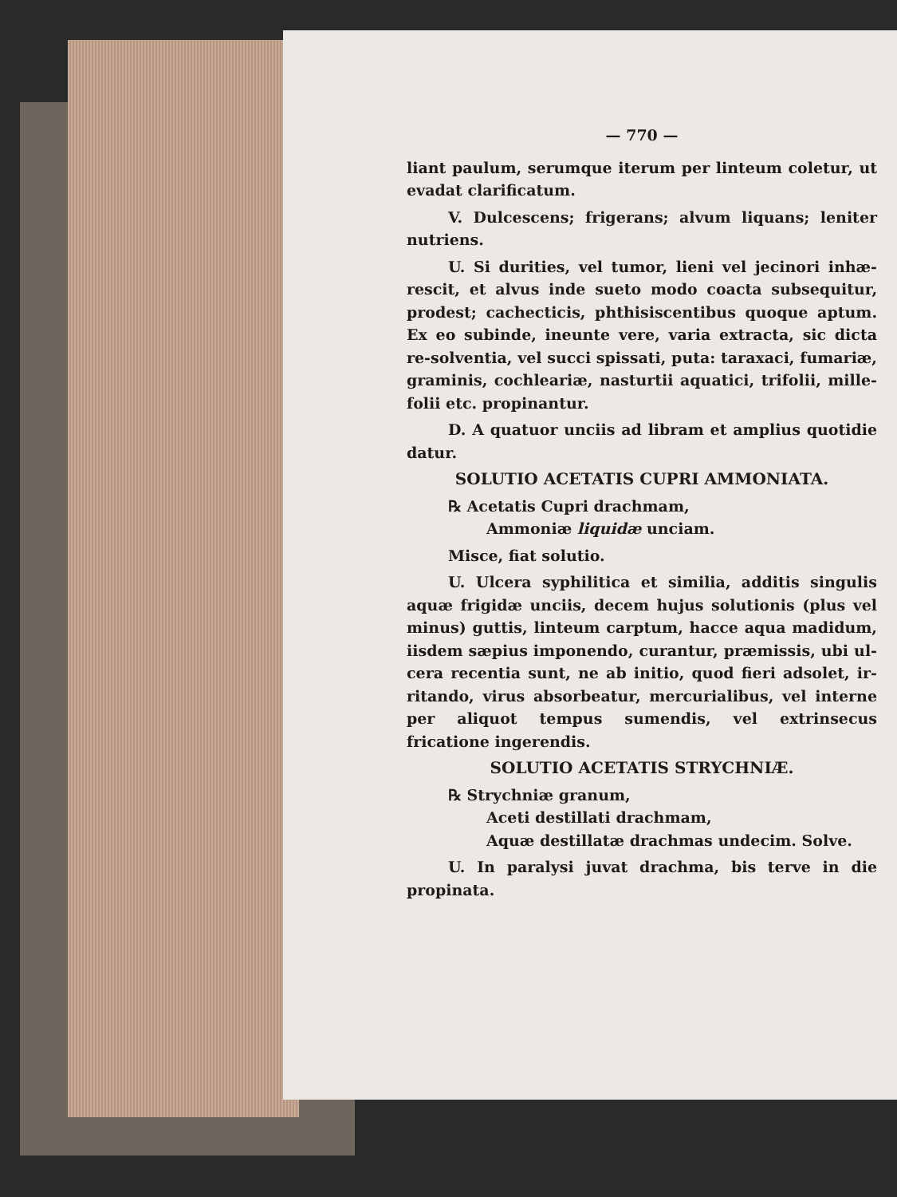— 770 —
liant paulum, serumque iterum per linteum coletur, ut evadat clarificatum.
V. Dulcescens; frigerans; alvum liquans; leniter nutriens.
U. Si durities, vel tumor, lieni vel jecinori inhæ-rescit, et alvus inde sueto modo coacta subsequitur, prodest; cachecticis, phthisiscentibus quoque aptum. Ex eo subinde, ineunte vere, varia extracta, sic dicta re-solventia, vel succi spissati, puta: taraxaci, fumariæ, graminis, cochleariæ, nasturtii aquatici, trifolii, mille-folii etc. propinantur.
D. A quatuor unciis ad libram et amplius quotidie datur.
SOLUTIO ACETATIS CUPRI AMMONIATA.
℞ Acetatis Cupri drachmam,
Ammoniæ liquidæ unciam.
Misce, fiat solutio.
U. Ulcera syphilitica et similia, additis singulis aquæ frigidæ unciis, decem hujus solutionis (plus vel minus) guttis, linteum carptum, hacce aqua madidum, iisdem sæpius imponendo, curantur, præmissis, ubi ul-cera recentia sunt, ne ab initio, quod fieri adsolet, ir-ritando, virus absorbeatur, mercurialibus, vel interne per aliquot tempus sumendis, vel extrinsecus fricatione ingerendis.
SOLUTIO ACETATIS STRYCHNIÆ.
℞ Strychniæ granum,
Aceti destillati drachmam,
Aquæ destillatæ drachmas undecim. Solve.
U. In paralysi juvat drachma, bis terve in die propinata.